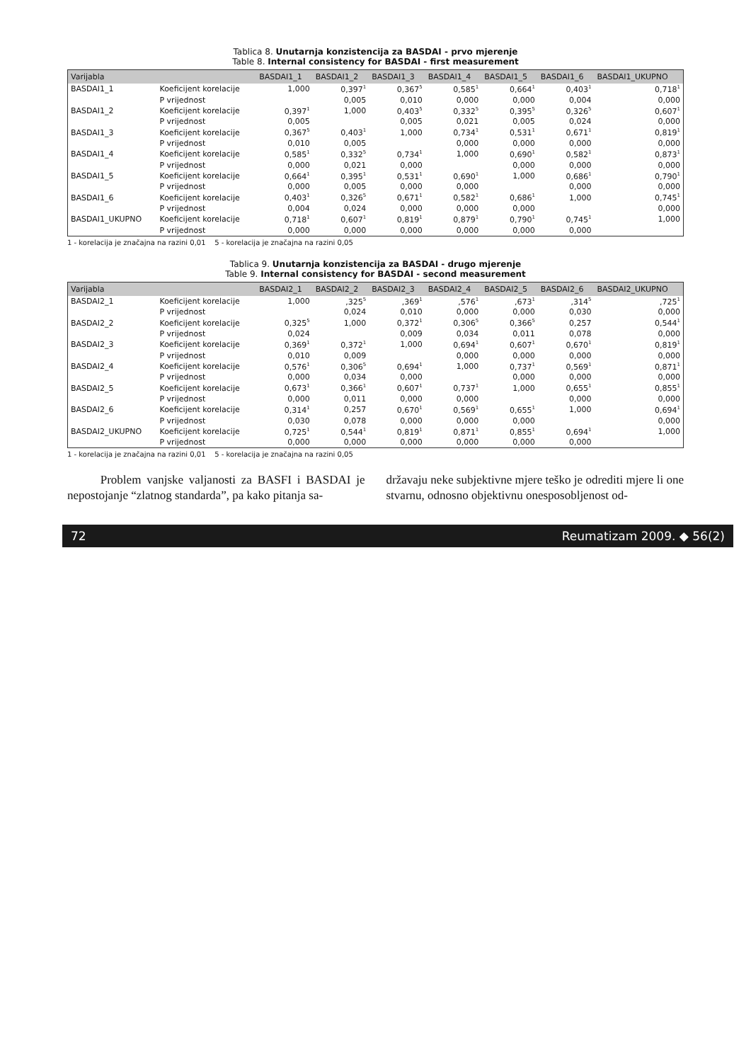Tablica 8. Unutarnja konzistencija za BASDAI - prvo mjerenje
Table 8. Internal consistency for BASDAI - first measurement
| Varijabla | | BASDAI1_1 | BASDAI1_2 | BASDAI1_3 | BASDAI1_4 | BASDAI1_5 | BASDAI1_6 | BASDAI1_UKUPNO |
| --- | --- | --- | --- | --- | --- | --- | --- | --- |
| BASDAI1_1 | Koeficijent korelacije | 1,000 | 0,397<sup>1</sup> | 0,367<sup>5</sup> | 0,585<sup>1</sup> | 0,664<sup>1</sup> | 0,403<sup>1</sup> | 0,718<sup>1</sup> |
| | P vrijednost | | 0,005 | 0,010 | 0,000 | 0,000 | 0,004 | 0,000 |
| BASDAI1_2 | Koeficijent korelacije | 0,397<sup>1</sup> | 1,000 | 0,403<sup>5</sup> | 0,332<sup>5</sup> | 0,395<sup>5</sup> | 0,326<sup>5</sup> | 0,607<sup>1</sup> |
| | P vrijednost | 0,005 | | 0,005 | 0,021 | 0,005 | 0,024 | 0,000 |
| BASDAI1_3 | Koeficijent korelacije | 0,367<sup>5</sup> | 0,403<sup>1</sup> | 1,000 | 0,734<sup>1</sup> | 0,531<sup>1</sup> | 0,671<sup>1</sup> | 0,819<sup>1</sup> |
| | P vrijednost | 0,010 | 0,005 | | 0,000 | 0,000 | 0,000 | 0,000 |
| BASDAI1_4 | Koeficijent korelacije | 0,585<sup>1</sup> | 0,332<sup>5</sup> | 0,734<sup>1</sup> | 1,000 | 0,690<sup>1</sup> | 0,582<sup>1</sup> | 0,873<sup>1</sup> |
| | P vrijednost | 0,000 | 0,021 | 0,000 | | 0,000 | 0,000 | 0,000 |
| BASDAI1_5 | Koeficijent korelacije | 0,664<sup>1</sup> | 0,395<sup>1</sup> | 0,531<sup>1</sup> | 0,690<sup>1</sup> | 1,000 | 0,686<sup>1</sup> | 0,790<sup>1</sup> |
| | P vrijednost | 0,000 | 0,005 | 0,000 | 0,000 | | 0,000 | 0,000 |
| BASDAI1_6 | Koeficijent korelacije | 0,403<sup>1</sup> | 0,326<sup>5</sup> | 0,671<sup>1</sup> | 0,582<sup>1</sup> | 0,686<sup>1</sup> | 1,000 | 0,745<sup>1</sup> |
| | P vrijednost | 0,004 | 0,024 | 0,000 | 0,000 | 0,000 | | 0,000 |
| BASDAI1_UKUPNO | Koeficijent korelacije | 0,718<sup>1</sup> | 0,607<sup>1</sup> | 0,819<sup>1</sup> | 0,879<sup>1</sup> | 0,790<sup>1</sup> | 0,745<sup>1</sup> | 1,000 |
| | P vrijednost | 0,000 | 0,000 | 0,000 | 0,000 | 0,000 | 0,000 | |
1 - korelacija je značajna na razini 0,01 5 - korelacija je značajna na razini 0,05
Tablica 9. Unutarnja konzistencija za BASDAI - drugo mjerenje
Table 9. Internal consistency for BASDAI - second measurement
| Varijabla | | BASDAI2_1 | BASDAI2_2 | BASDAI2_3 | BASDAI2_4 | BASDAI2_5 | BASDAI2_6 | BASDAI2_UKUPNO |
| --- | --- | --- | --- | --- | --- | --- | --- | --- |
| BASDAI2_1 | Koeficijent korelacije | 1,000 | ,325<sup>5</sup> | ,369<sup>1</sup> | ,576<sup>1</sup> | ,673<sup>1</sup> | ,314<sup>5</sup> | ,725<sup>1</sup> |
| | P vrijednost | | 0,024 | 0,010 | 0,000 | 0,000 | 0,030 | 0,000 |
| BASDAI2_2 | Koeficijent korelacije | 0,325<sup>5</sup> | 1,000 | 0,372<sup>1</sup> | 0,306<sup>5</sup> | 0,366<sup>5</sup> | 0,257 | 0,544<sup>1</sup> |
| | P vrijednost | 0,024 | | 0,009 | 0,034 | 0,011 | 0,078 | 0,000 |
| BASDAI2_3 | Koeficijent korelacije | 0,369<sup>1</sup> | 0,372<sup>1</sup> | 1,000 | 0,694<sup>1</sup> | 0,607<sup>1</sup> | 0,670<sup>1</sup> | 0,819<sup>1</sup> |
| | P vrijednost | 0,010 | 0,009 | | 0,000 | 0,000 | 0,000 | 0,000 |
| BASDAI2_4 | Koeficijent korelacije | 0,576<sup>1</sup> | 0,306<sup>5</sup> | 0,694<sup>1</sup> | 1,000 | 0,737<sup>1</sup> | 0,569<sup>1</sup> | 0,871<sup>1</sup> |
| | P vrijednost | 0,000 | 0,034 | 0,000 | | 0,000 | 0,000 | 0,000 |
| BASDAI2_5 | Koeficijent korelacije | 0,673<sup>1</sup> | 0,366<sup>1</sup> | 0,607<sup>1</sup> | 0,737<sup>1</sup> | 1,000 | 0,655<sup>1</sup> | 0,855<sup>1</sup> |
| | P vrijednost | 0,000 | 0,011 | 0,000 | 0,000 | | 0,000 | 0,000 |
| BASDAI2_6 | Koeficijent korelacije | 0,314<sup>1</sup> | 0,257 | 0,670<sup>1</sup> | 0,569<sup>1</sup> | 0,655<sup>1</sup> | 1,000 | 0,694<sup>1</sup> |
| | P vrijednost | 0,030 | 0,078 | 0,000 | 0,000 | 0,000 | | 0,000 |
| BASDAI2_UKUPNO | Koeficijent korelacije | 0,725<sup>1</sup> | 0,544<sup>1</sup> | 0,819<sup>1</sup> | 0,871<sup>1</sup> | 0,855<sup>1</sup> | 0,694<sup>1</sup> | 1,000 |
| | P vrijednost | 0,000 | 0,000 | 0,000 | 0,000 | 0,000 | 0,000 | |
1 - korelacija je značajna na razini 0,01 5 - korelacija je značajna na razini 0,05
Problem vanjske valjanosti za BASFI i BASDAI je nepostojanje “zlatnog standarda”, pa kako pitanja sa-
državaju neke subjektivne mjere teško je odrediti mjere li one stvarnu, odnosno objektivnu onesposobljenost od-
72 Reumatizam 2009. ◆ 56(2)